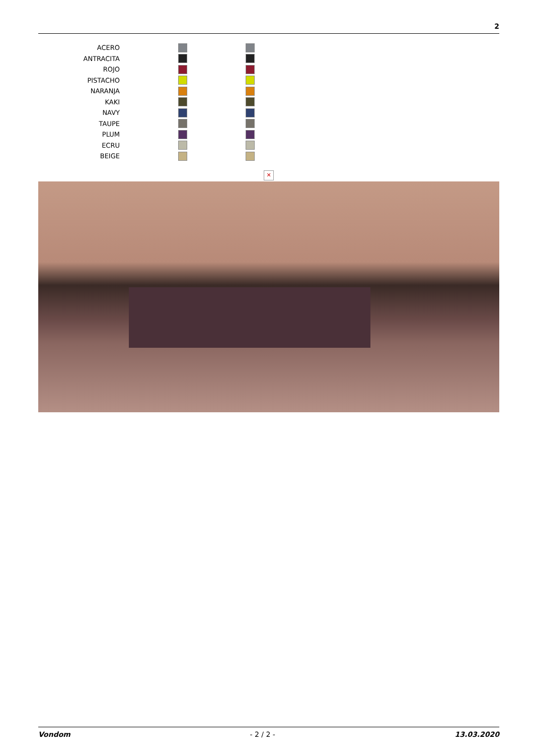2
| ACERO | | |
| ANTRACITA | | |
| ROJO | | |
| PISTACHO | | |
| NARANJA | | |
| KAKI | | |
| NAVY | | |
| TAUPE | | |
| PLUM | | |
| ECRU | | |
| BEIGE | | |
✕
Vondom - 2 / 2 - 13.03.2020